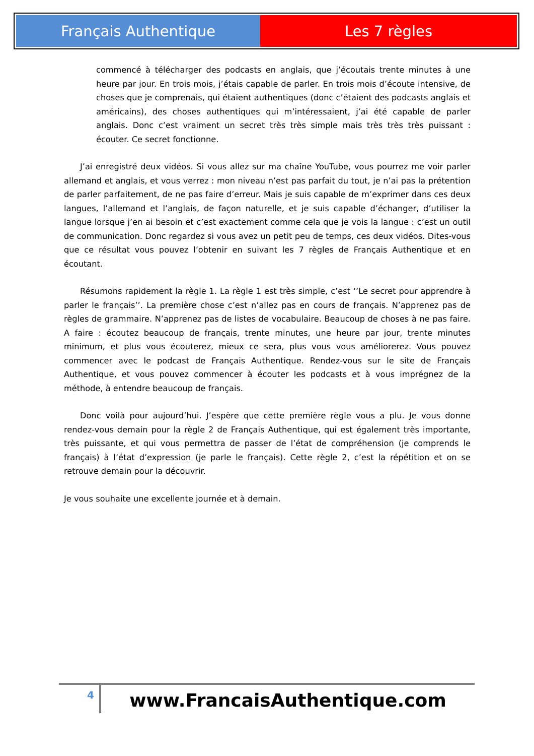Français Authentique Les 7 règles
commencé à télécharger des podcasts en anglais, que j’écoutais trente minutes à une heure par jour. En trois mois, j’étais capable de parler. En trois mois d’écoute intensive, de choses que je comprenais, qui étaient authentiques (donc c’étaient des podcasts anglais et américains), des choses authentiques qui m’intéressaient, j’ai été capable de parler anglais. Donc c’est vraiment un secret très très simple mais très très très puissant : écouter. Ce secret fonctionne.
J’ai enregistré deux vidéos. Si vous allez sur ma chaîne YouTube, vous pourrez me voir parler allemand et anglais, et vous verrez : mon niveau n’est pas parfait du tout, je n’ai pas la prétention de parler parfaitement, de ne pas faire d’erreur. Mais je suis capable de m’exprimer dans ces deux langues, l’allemand et l’anglais, de façon naturelle, et je suis capable d’échanger, d’utiliser la langue lorsque j’en ai besoin et c’est exactement comme cela que je vois la langue : c’est un outil de communication. Donc regardez si vous avez un petit peu de temps, ces deux vidéos. Dites-vous que ce résultat vous pouvez l’obtenir en suivant les 7 règles de Français Authentique et en écoutant.
Résumons rapidement la règle 1. La règle 1 est très simple, c’est ‘’Le secret pour apprendre à parler le français’’. La première chose c’est n’allez pas en cours de français. N’apprenez pas de règles de grammaire. N’apprenez pas de listes de vocabulaire. Beaucoup de choses à ne pas faire. A faire : écoutez beaucoup de français, trente minutes, une heure par jour, trente minutes minimum, et plus vous écouterez, mieux ce sera, plus vous vous améliorerez. Vous pouvez commencer avec le podcast de Français Authentique. Rendez-vous sur le site de Français Authentique, et vous pouvez commencer à écouter les podcasts et à vous imprégnez de la méthode, à entendre beaucoup de français.
Donc voilà pour aujourd’hui. J’espère que cette première règle vous a plu. Je vous donne rendez-vous demain pour la règle 2 de Français Authentique, qui est également très importante, très puissante, et qui vous permettra de passer de l’état de compréhension (je comprends le français) à l’état d’expression (je parle le français). Cette règle 2, c’est la répétition et on se retrouve demain pour la découvrir.
Je vous souhaite une excellente journée et à demain.
4
www.FrancaisAuthentique.com